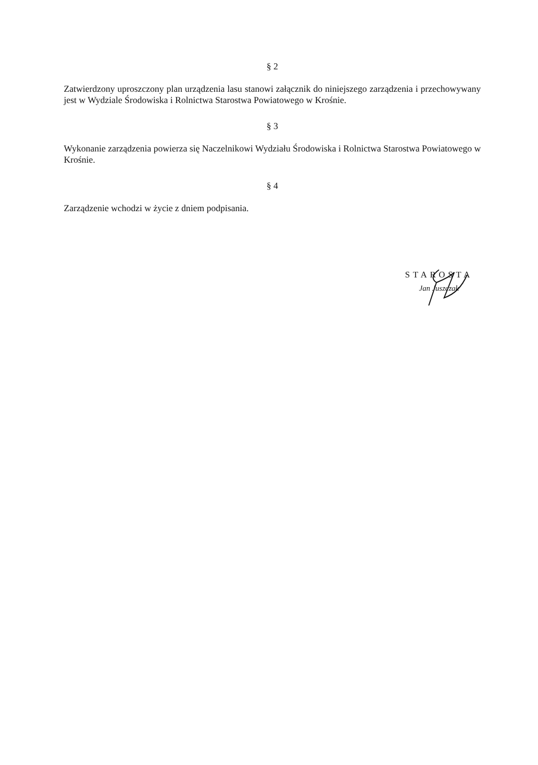§ 2
Zatwierdzony uproszczony plan urządzenia lasu stanowi załącznik do niniejszego zarządzenia i przechowywany jest w Wydziale Środowiska i Rolnictwa Starostwa Powiatowego w Krośnie.
§ 3
Wykonanie zarządzenia powierza się Naczelnikowi Wydziału Środowiska i Rolnictwa Starostwa Powiatowego w Krośnie.
§ 4
Zarządzenie wchodzi w życie z dniem podpisania.
STAROSTA
Jan Juszczak